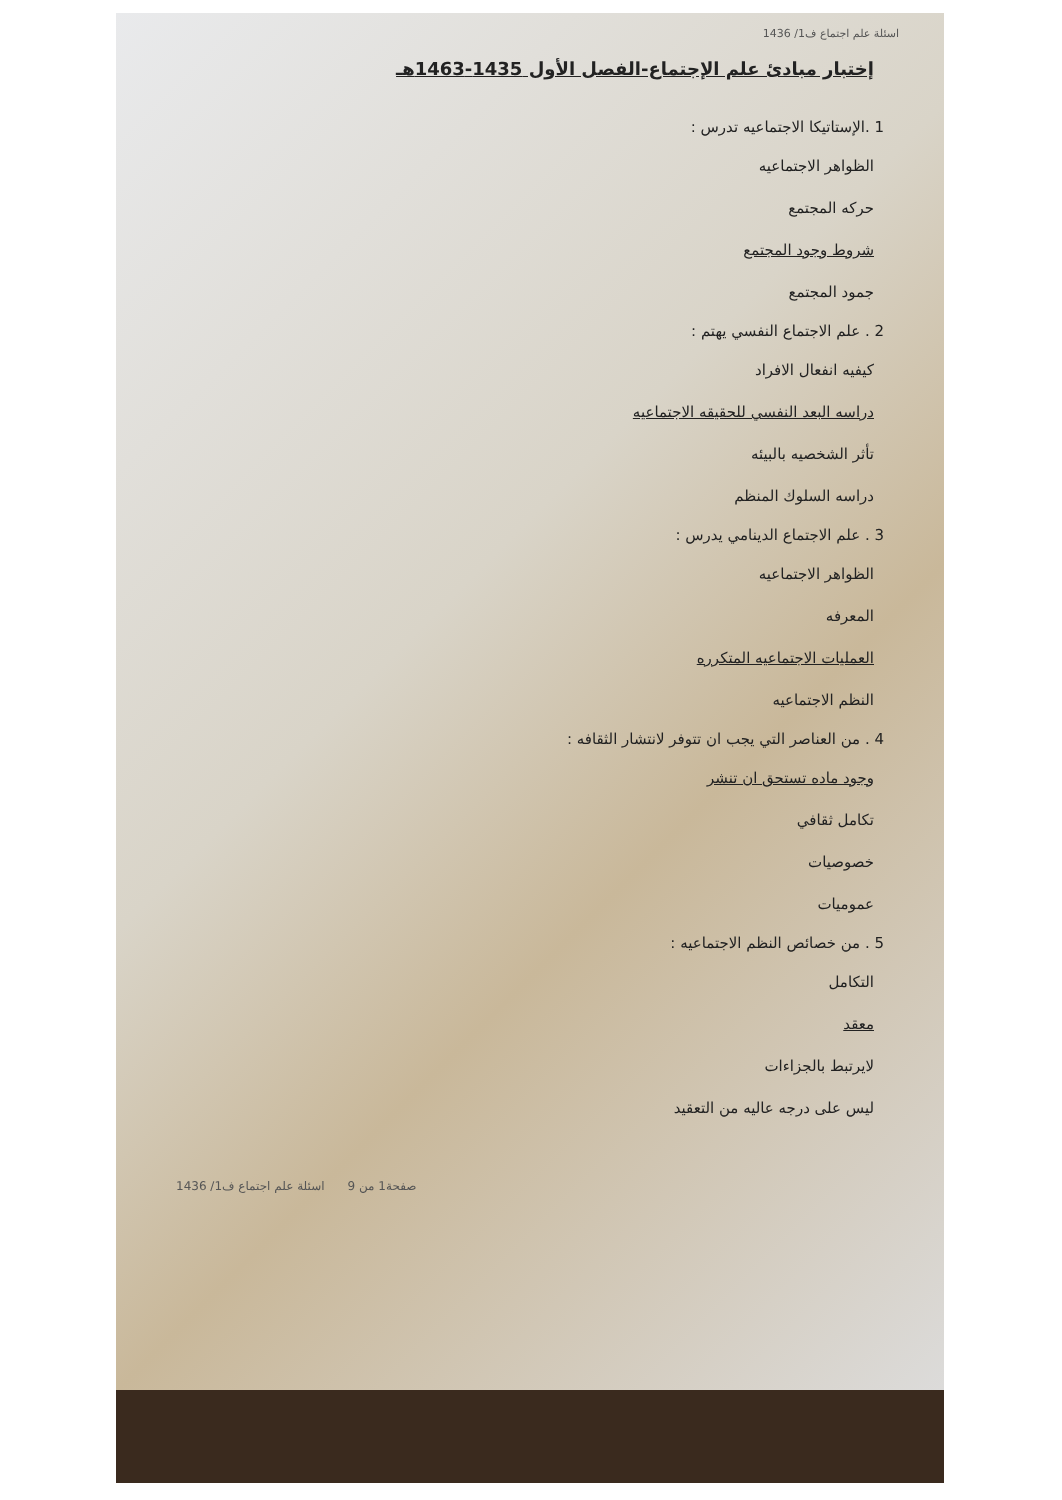اسئلة علم اجتماع ف1/ 1436
إختبار مبادئ علم الإجتماع-الفصل الأول 1435-1463هـ
1 .الإستاتيكا الاجتماعيه تدرس :
الظواهر الاجتماعيه
حركه المجتمع
شروط وجود المجتمع
جمود المجتمع
2 . علم الاجتماع النفسي يهتم :
كيفيه انفعال الافراد
دراسه البعد النفسي للحقيقه الاجتماعيه
تأثر الشخصيه بالبيئه
دراسه السلوك المنظم
3 . علم الاجتماع الدينامي يدرس :
الظواهر الاجتماعيه
المعرفه
العمليات الاجتماعيه المتكرره
النظم الاجتماعيه
4 . من العناصر التي يجب ان تتوفر لانتشار الثقافه :
وجود ماده تستحق ان تنشر
تكامل ثقافي
خصوصيات
عموميات
5 . من خصائص النظم الاجتماعيه :
التكامل
معقد
لايرتبط بالجزاءات
ليس على درجه عاليه من التعقيد
صفحة1 من 9 اسئلة علم اجتماع ف1/ 1436